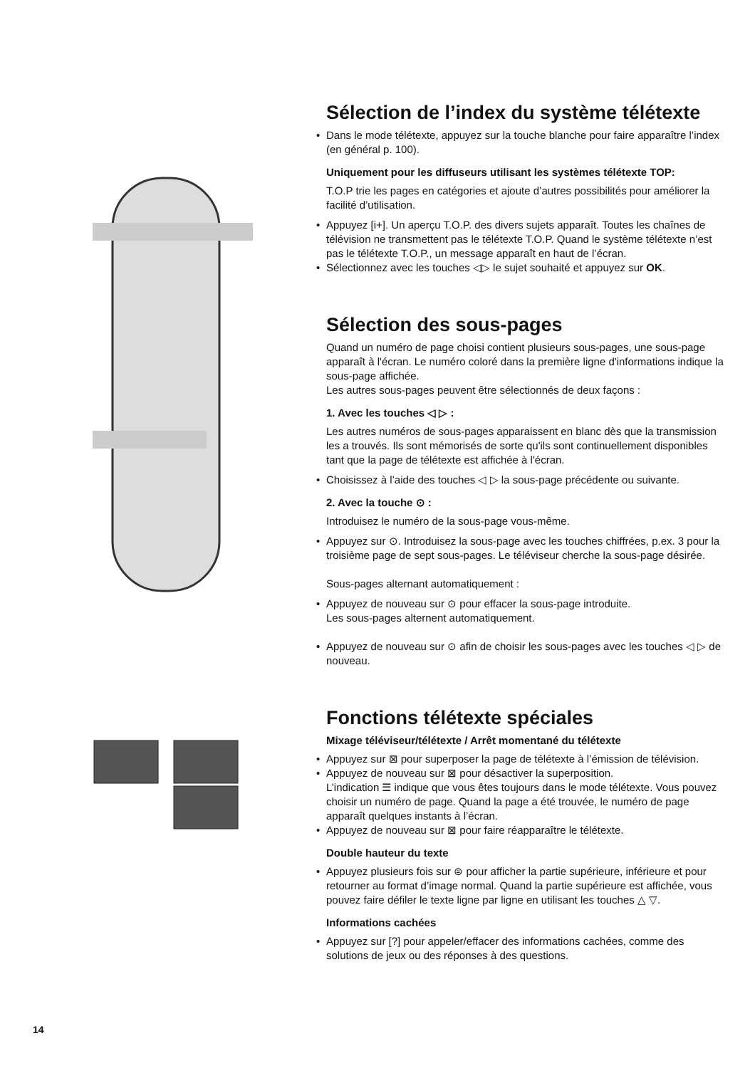Sélection de l’index du système télétexte
• Dans le mode télétexte, appuyez sur la touche blanche pour faire apparaître l’index (en général p. 100).
Uniquement pour les diffuseurs utilisant les systèmes télétexte TOP:
T.O.P trie les pages en catégories et ajoute d’autres possibilités pour améliorer la facilité d’utilisation.
• Appuyez [i+]. Un aperçu T.O.P. des divers sujets apparaît. Toutes les chaînes de télévision ne transmettent pas le télétexte T.O.P. Quand le système télétexte n’est pas le télétexte T.O.P., un message apparaît en haut de l’écran.
• Sélectionnez avec les touches ◁▷ le sujet souhaité et appuyez sur OK.
Sélection des sous-pages
Quand un numéro de page choisi contient plusieurs sous-pages, une sous-page apparaît à l'écran. Le numéro coloré dans la première ligne d'informations indique la sous-page affichée.
Les autres sous-pages peuvent être sélectionnés de deux façons :
1. Avec les touches ◁ ▷ :
Les autres numéros de sous-pages apparaissent en blanc dès que la transmission les a trouvés. Ils sont mémorisés de sorte qu'ils sont continuellement disponibles tant que la page de télétexte est affichée à l'écran.
• Choisissez à l’aide des touches ◁ ▷ la sous-page précédente ou suivante.
2. Avec la touche ⊙ :
Introduisez le numéro de la sous-page vous-même.
• Appuyez sur ⊙. Introduisez la sous-page avec les touches chiffrées, p.ex. 3 pour la troisième page de sept sous-pages. Le téléviseur cherche la sous-page désirée.
Sous-pages alternant automatiquement :
• Appuyez de nouveau sur ⊙ pour effacer la sous-page introduite.
Les sous-pages alternent automatiquement.
• Appuyez de nouveau sur ⊙ afin de choisir les sous-pages avec les touches ◁ ▷ de nouveau.
Fonctions télétexte spéciales
Mixage téléviseur/télétexte / Arrêt momentané du télétexte
• Appuyez sur ⊠ pour superposer la page de télétexte à l’émission de télévision.
• Appuyez de nouveau sur ⊠ pour désactiver la superposition.
L’indication ☰ indique que vous êtes toujours dans le mode télétexte. Vous pouvez choisir un numéro de page. Quand la page a été trouvée, le numéro de page apparaît quelques instants à l’écran.
• Appuyez de nouveau sur ⊠ pour faire réapparaître le télétexte.
Double hauteur du texte
• Appuyez plusieurs fois sur ⊜ pour afficher la partie supérieure, inférieure et pour retourner au format d’image normal. Quand la partie supérieure est affichée, vous pouvez faire défiler le texte ligne par ligne en utilisant les touches △ ▽.
Informations cachées
• Appuyez sur [?] pour appeler/effacer des informations cachées, comme des solutions de jeux ou des réponses à des questions.
14